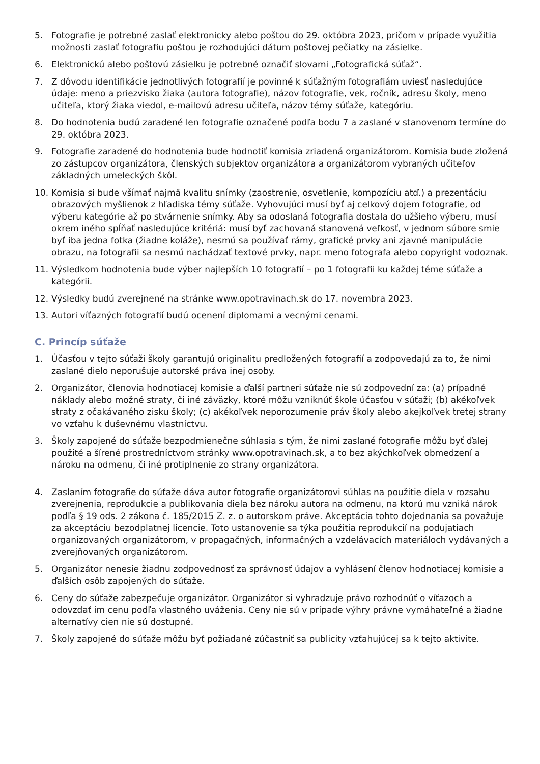5. Fotografie je potrebné zaslať elektronicky alebo poštou do 29. októbra 2023, pričom v prípade využitia možnosti zaslať fotografiu poštou je rozhodujúci dátum poštovej pečiatky na zásielke.
6. Elektronickú alebo poštovú zásielku je potrebné označiť slovami „Fotografická súťaž“.
7. Z dôvodu identifikácie jednotlivých fotografií je povinné k súťažným fotografiám uviesť nasledujúce údaje: meno a priezvisko žiaka (autora fotografie), názov fotografie, vek, ročník, adresu školy, meno učiteľa, ktorý žiaka viedol, e-mailovú adresu učiteľa, názov témy súťaže, kategóriu.
8. Do hodnotenia budú zaradené len fotografie označené podľa bodu 7 a zaslané v stanovenom termíne do 29. októbra 2023.
9. Fotografie zaradené do hodnotenia bude hodnotiť komisia zriadená organizátorom. Komisia bude zložená zo zástupcov organizátora, členských subjektov organizátora a organizátorom vybraných učiteľov základných umeleckých škôl.
10. Komisia si bude všímať najmä kvalitu snímky (zaostrenie, osvetlenie, kompozíciu atď.) a prezentáciu obrazových myšlienok z hľadiska témy súťaže. Vyhovujúci musí byť aj celkový dojem fotografie, od výberu kategórie až po stvárnenie snímky. Aby sa odoslaná fotografia dostala do užšieho výberu, musí okrem iného spĺňať nasledujúce kritériá: musí byť zachovaná stanovená veľkosť, v jednom súbore smie byť iba jedna fotka (žiadne koláže), nesmú sa používať rámy, grafické prvky ani zjavné manipulácie obrazu, na fotografii sa nesmú nachádzať textové prvky, napr. meno fotografa alebo copyright vodoznak.
11. Výsledkom hodnotenia bude výber najlepších 10 fotografií – po 1 fotografii ku každej téme súťaže a kategórii.
12. Výsledky budú zverejnené na stránke www.opotravinach.sk do 17. novembra 2023.
13. Autori víťazných fotografií budú ocenení diplomami a vecnými cenami.
C. Princíp súťaže
1. Účasťou v tejto súťaži školy garantujú originalitu predložených fotografií a zodpovedajú za to, že nimi zaslané dielo neporušuje autorské práva inej osoby.
2. Organizátor, členovia hodnotiacej komisie a ďalší partneri súťaže nie sú zodpovední za: (a) prípadné náklady alebo možné straty, či iné záväzky, ktoré môžu vzniknúť škole účasťou v súťaži; (b) akékoľvek straty z očakávaného zisku školy; (c) akékoľvek neporozumenie práv školy alebo akejkoľvek tretej strany vo vzťahu k duševnému vlastníctvu.
3. Školy zapojené do súťaže bezpodmienečne súhlasia s tým, že nimi zaslané fotografie môžu byť ďalej použité a šírené prostredníctvom stránky www.opotravinach.sk, a to bez akýchkoľvek obmedzení a nároku na odmenu, či iné protiplnenie zo strany organizátora.
4. Zaslaním fotografie do súťaže dáva autor fotografie organizátorovi súhlas na použitie diela v rozsahu zverejnenia, reprodukcie a publikovania diela bez nároku autora na odmenu, na ktorú mu vzniká nárok podľa § 19 ods. 2 zákona č. 185/2015 Z. z. o autorskom práve. Akceptácia tohto dojednania sa považuje za akceptáciu bezodplatnej licencie. Toto ustanovenie sa týka použitia reprodukcií na podujatiach organizovaných organizátorom, v propagačných, informačných a vzdelávacích materiáloch vydávaných a zverejňovaných organizátorom.
5. Organizátor nenesie žiadnu zodpovednosť za správnosť údajov a vyhlásení členov hodnotiacej komisie a ďalších osôb zapojených do súťaže.
6. Ceny do súťaže zabezpečuje organizátor. Organizátor si vyhradzuje právo rozhodnúť o víťazoch a odovzdať im cenu podľa vlastného uváženia. Ceny nie sú v prípade výhry právne vymáhateľné a žiadne alternatívy cien nie sú dostupné.
7. Školy zapojené do súťaže môžu byť požiadané zúčastniť sa publicity vzťahujúcej sa k tejto aktivite.